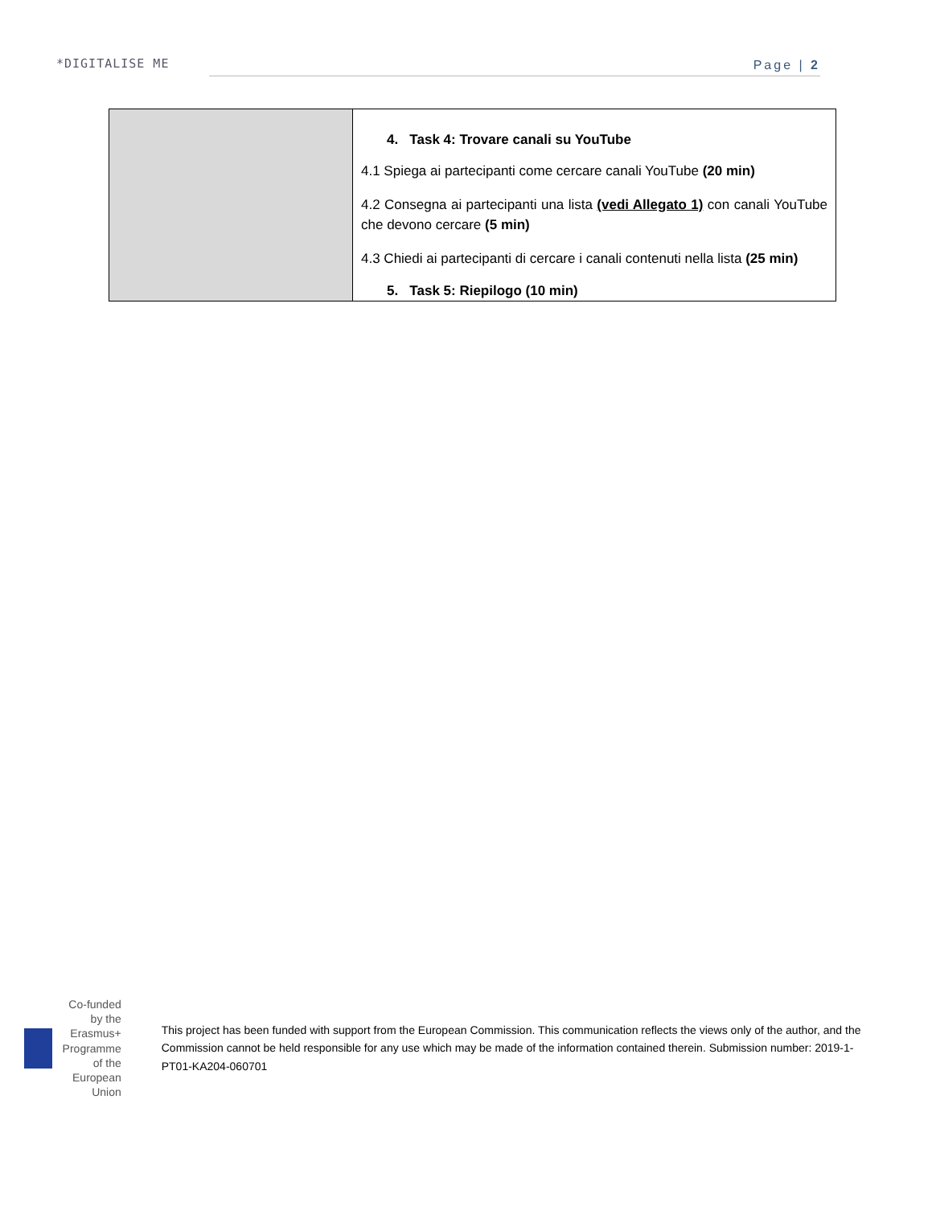*DIGITALISE ME Page | 2
| | 4. Task 4: Trovare canali su YouTube 4.1 Spiega ai partecipanti come cercare canali YouTube (20 min) 4.2 Consegna ai partecipanti una lista (vedi Allegato 1) con canali YouTube che devono cercare (5 min) 4.3 Chiedi ai partecipanti di cercare i canali contenuti nella lista (25 min) 5. Task 5: Riepilogo (10 min) |
Co-funded by the Erasmus+ Programme of the European Union
This project has been funded with support from the European Commission. This communication reflects the views only of the author, and the Commission cannot be held responsible for any use which may be made of the information contained therein. Submission number: 2019-1-PT01-KA204-060701